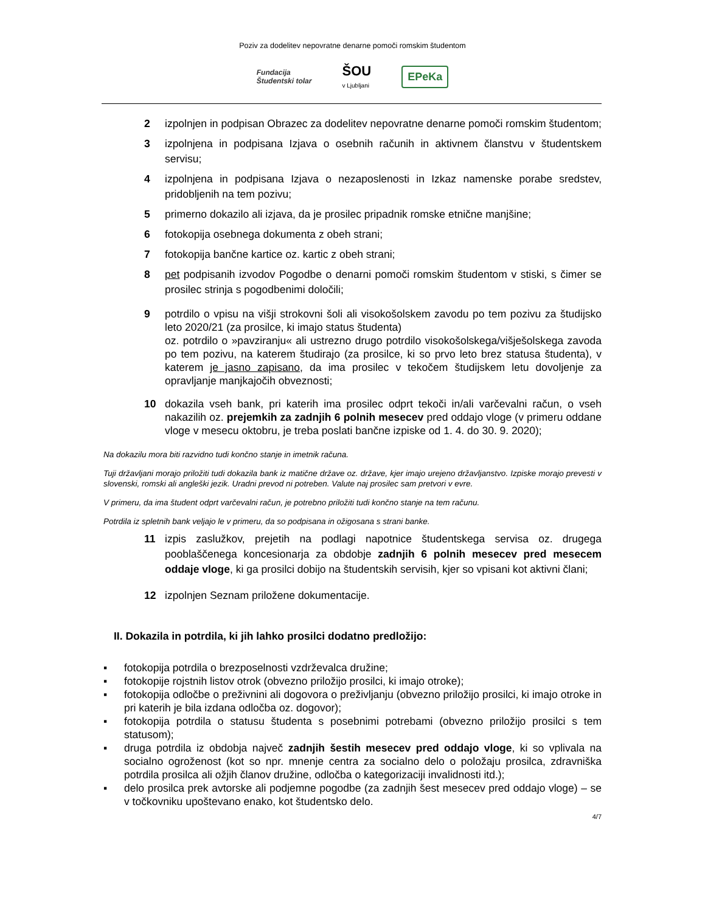Poziv za dodelitev nepovratne denarne pomoči romskim študentom
Fundacija
Študentski tolar
ŠOU
v Ljubljani
EPeKa
2 izpolnjen in podpisan Obrazec za dodelitev nepovratne denarne pomoči romskim študentom;
3 izpolnjena in podpisana Izjava o osebnih računih in aktivnem članstvu v študentskem servisu;
4 izpolnjena in podpisana Izjava o nezaposlenosti in Izkaz namenske porabe sredstev, pridobljenih na tem pozivu;
5 primerno dokazilo ali izjava, da je prosilec pripadnik romske etnične manjšine;
6 fotokopija osebnega dokumenta z obeh strani;
7 fotokopija bančne kartice oz. kartic z obeh strani;
8 pet podpisanih izvodov Pogodbe o denarni pomoči romskim študentom v stiski, s čimer se prosilec strinja s pogodbenimi določili;
9 potrdilo o vpisu na višji strokovni šoli ali visokošolskem zavodu po tem pozivu za študijsko leto 2020/21 (za prosilce, ki imajo status študenta)
oz. potrdilo o »pavziranju« ali ustrezno drugo potrdilo visokošolskega/višješolskega zavoda po tem pozivu, na katerem študirajo (za prosilce, ki so prvo leto brez statusa študenta), v katerem je jasno zapisano, da ima prosilec v tekočem študijskem letu dovoljenje za opravljanje manjkajočih obveznosti;
10 dokazila vseh bank, pri katerih ima prosilec odprt tekoči in/ali varčevalni račun, o vseh nakazilih oz. prejemkih za zadnjih 6 polnih mesecev pred oddajo vloge (v primeru oddane vloge v mesecu oktobru, je treba poslati bančne izpiske od 1. 4. do 30. 9. 2020);
Na dokazilu mora biti razvidno tudi končno stanje in imetnik računa.
Tuji državljani morajo priložiti tudi dokazila bank iz matične države oz. države, kjer imajo urejeno državljanstvo. Izpiske morajo prevesti v slovenski, romski ali angleški jezik. Uradni prevod ni potreben. Valute naj prosilec sam pretvori v evre.
V primeru, da ima študent odprt varčevalni račun, je potrebno priložiti tudi končno stanje na tem računu.
Potrdila iz spletnih bank veljajo le v primeru, da so podpisana in ožigosana s strani banke.
11 izpis zaslužkov, prejetih na podlagi napotnice študentskega servisa oz. drugega pooblaščenega koncesionarja za obdobje zadnjih 6 polnih mesecev pred mesecem oddaje vloge, ki ga prosilci dobijo na študentskih servisih, kjer so vpisani kot aktivni člani;
12 izpolnjen Seznam priložene dokumentacije.
II. Dokazila in potrdila, ki jih lahko prosilci dodatno predložijo:
▪ fotokopija potrdila o brezposelnosti vzdrževalca družine;
▪ fotokopije rojstnih listov otrok (obvezno priložijo prosilci, ki imajo otroke);
▪ fotokopija odločbe o preživnini ali dogovora o preživljanju (obvezno priložijo prosilci, ki imajo otroke in pri katerih je bila izdana odločba oz. dogovor);
▪ fotokopija potrdila o statusu študenta s posebnimi potrebami (obvezno priložijo prosilci s tem statusom);
▪ druga potrdila iz obdobja največ zadnjih šestih mesecev pred oddajo vloge, ki so vplivala na socialno ogroženost (kot so npr. mnenje centra za socialno delo o položaju prosilca, zdravniška potrdila prosilca ali ožjih članov družine, odločba o kategorizaciji invalidnosti itd.);
▪ delo prosilca prek avtorske ali podjemne pogodbe (za zadnjih šest mesecev pred oddajo vloge) – se v točkovniku upoštevano enako, kot študentsko delo.
4/7